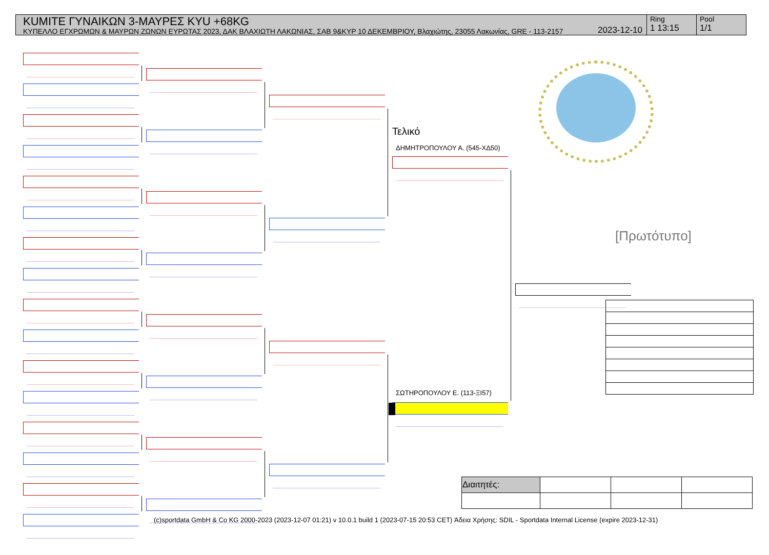KUMITE ΓΥΝΑΙΚΩΝ 3-ΜΑΥΡΕΣ KYU +68KG
ΚΥΠΕΛΛΟ ΕΓΧΡΩΜΩΝ & ΜΑΥΡΩΝ ΖΩΝΩΝ ΕΥΡΩΤΑΣ 2023, ΔΑΚ ΒΛΑΧΙΩΤΗ ΛΑΚΩΝΙΑΣ, ΣΑΒ 9&ΚΥΡ 10 ΔΕΚΕΜΒΡΙΟΥ, Βλαχιώτης, 23055 Λακωνίας, GRE - 113-2157
2023-12-10
Ring
1 13:15
Pool
1/1
Τελικό
ΔΗΜΗΤΡΟΠΟΥΛΟΥ Α. (545-ΧΔ50)
[Πρωτότυπο]
ΣΩΤΗΡΟΠΟΥΛΟΥ Ε. (113-ΞΙ57)
| Διαιτητές: | | | |
(c)sportdata GmbH & Co KG 2000-2023 (2023-12-07 01:21) v 10.0.1 build 1 (2023-07-15 20:53 CET) Άδεια Χρήσης: SDIL - Sportdata Internal License (expire 2023-12-31)